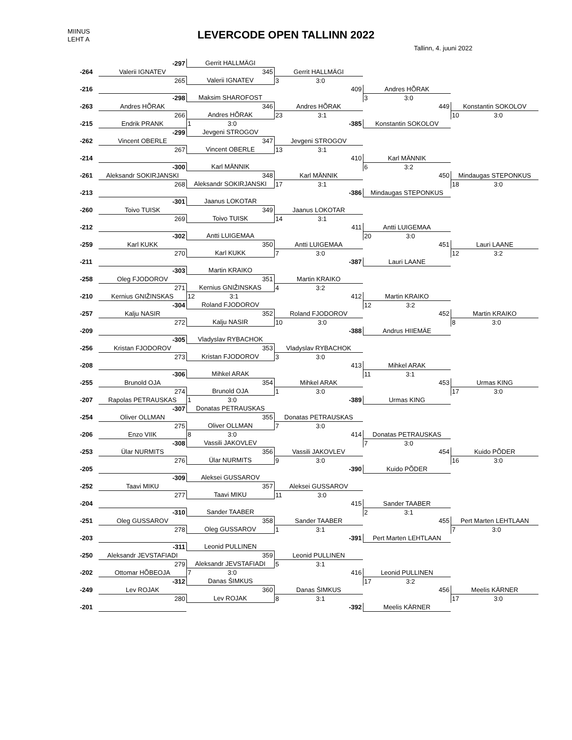MIINUS
LEHT A
LEVERCODE OPEN TALLINN 2022
Tallinn, 4. juuni 2022
| | -297 | Gerrit HALLMÄGI | | | |
| -264 | Valerii IGNATEV | 345 | Gerrit HALLMÄGI | | |
| | 265 | Valerii IGNATEV | 3 3:0 | | |
| -216 | | | 409 | Andres HÕRAK | |
| | -298 | Maksim SHAROFOST | | 3 3:0 | |
| -263 | Andres HÕRAK | 346 | Andres HÕRAK | 449 | Konstantin SOKOLOV |
| | 266 | Andres HÕRAK | 23 3:1 | | 10 3:0 |
| -215 | Endrik PRANK | 1 3:0 | -385 | Konstantin SOKOLOV | |
| | -299 | Jevgeni STROGOV | | | |
| -262 | Vincent OBERLE | 347 | Jevgeni STROGOV | | |
| | 267 | Vincent OBERLE | 13 3:1 | | |
| -214 | | | 410 | Karl MÄNNIK | |
| | -300 | Karl MÄNNIK | | 6 3:2 | |
| -261 | Aleksandr SOKIRJANSKI | 348 | Karl MÄNNIK | 450 | Mindaugas STEPONKUS |
| | 268 | Aleksandr SOKIRJANSKI | 17 3:1 | | 18 3:0 |
| -213 | | | -386 | Mindaugas STEPONKUS | |
| | -301 | Jaanus LOKOTAR | | | |
| -260 | Toivo TUISK | 349 | Jaanus LOKOTAR | | |
| | 269 | Toivo TUISK | 14 3:1 | | |
| -212 | | | 411 | Antti LUIGEMAA | |
| | -302 | Antti LUIGEMAA | | 20 3:0 | |
| -259 | Karl KUKK | 350 | Antti LUIGEMAA | 451 | Lauri LAANE |
| | 270 | Karl KUKK | 7 3:0 | | 12 3:2 |
| -211 | | | -387 | Lauri LAANE | |
| | -303 | Martin KRAIKO | | | |
| -258 | Oleg FJODOROV | 351 | Martin KRAIKO | | |
| | 271 | Kernius GNIŽINSKAS | 4 3:2 | | |
| -210 | Kernius GNIŽINSKAS | 12 3:1 | 412 | Martin KRAIKO | |
| | -304 | Roland FJODOROV | | 12 3:2 | |
| -257 | Kalju NASIR | 352 | Roland FJODOROV | 452 | Martin KRAIKO |
| | 272 | Kalju NASIR | 10 3:0 | | 8 3:0 |
| -209 | | | -388 | Andrus HIIEMÄE | |
| | -305 | Vladyslav RYBACHOK | | | |
| -256 | Kristan FJODOROV | 353 | Vladyslav RYBACHOK | | |
| | 273 | Kristan FJODOROV | 3 3:0 | | |
| -208 | | | 413 | Mihkel ARAK | |
| | -306 | Mihkel ARAK | | 11 3:1 | |
| -255 | Brunold OJA | 354 | Mihkel ARAK | 453 | Urmas KING |
| | 274 | Brunold OJA | 1 3:0 | | 17 3:0 |
| -207 | Rapolas PETRAUSKAS | 1 3:0 | -389 | Urmas KING | |
| | -307 | Donatas PETRAUSKAS | | | |
| -254 | Oliver OLLMAN | 355 | Donatas PETRAUSKAS | | |
| | 275 | Oliver OLLMAN | 7 3:0 | | |
| -206 | Enzo VIIK | 8 3:0 | 414 | Donatas PETRAUSKAS | |
| | -308 | Vassili JAKOVLEV | | 7 3:0 | |
| -253 | Ülar NURMITS | 356 | Vassili JAKOVLEV | 454 | Kuido PÕDER |
| | 276 | Ülar NURMITS | 9 3:0 | | 16 3:0 |
| -205 | | | -390 | Kuido PÕDER | |
| | -309 | Aleksei GUSSAROV | | | |
| -252 | Taavi MIKU | 357 | Aleksei GUSSAROV | | |
| | 277 | Taavi MIKU | 11 3:0 | | |
| -204 | | | 415 | Sander TAABER | |
| | -310 | Sander TAABER | | 2 3:1 | |
| -251 | Oleg GUSSAROV | 358 | Sander TAABER | 455 | Pert Marten LEHTLAAN |
| | 278 | Oleg GUSSAROV | 1 3:1 | | 7 3:0 |
| -203 | | | -391 | Pert Marten LEHTLAAN | |
| | -311 | Leonid PULLINEN | | | |
| -250 | Aleksandr JEVSTAFIADI | 359 | Leonid PULLINEN | | |
| | 279 | Aleksandr JEVSTAFIADI | 5 3:1 | | |
| -202 | Ottomar HÕBEOJA | 7 3:0 | 416 | Leonid PULLINEN | |
| | -312 | Danas ŠIMKUS | | 17 3:2 | |
| -249 | Lev ROJAK | 360 | Danas ŠIMKUS | 456 | Meelis KÄRNER |
| | 280 | Lev ROJAK | 8 3:1 | | 17 3:0 |
| -201 | | | -392 | Meelis KÄRNER | |